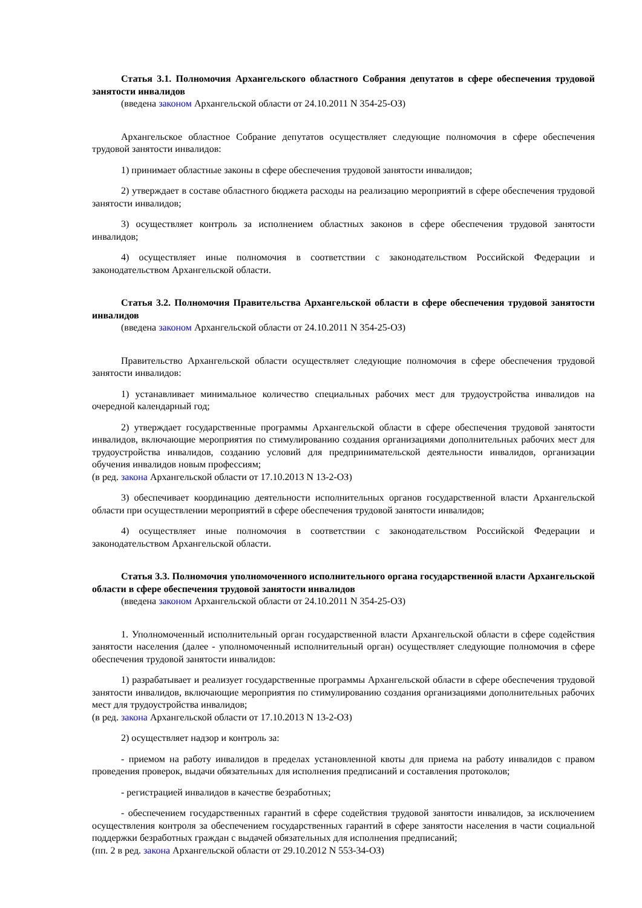Статья 3.1. Полномочия Архангельского областного Собрания депутатов в сфере обеспечения трудовой занятости инвалидов
(введена законом Архангельской области от 24.10.2011 N 354-25-ОЗ)
Архангельское областное Собрание депутатов осуществляет следующие полномочия в сфере обеспечения трудовой занятости инвалидов:
1) принимает областные законы в сфере обеспечения трудовой занятости инвалидов;
2) утверждает в составе областного бюджета расходы на реализацию мероприятий в сфере обеспечения трудовой занятости инвалидов;
3) осуществляет контроль за исполнением областных законов в сфере обеспечения трудовой занятости инвалидов;
4) осуществляет иные полномочия в соответствии с законодательством Российской Федерации и законодательством Архангельской области.
Статья 3.2. Полномочия Правительства Архангельской области в сфере обеспечения трудовой занятости инвалидов
(введена законом Архангельской области от 24.10.2011 N 354-25-ОЗ)
Правительство Архангельской области осуществляет следующие полномочия в сфере обеспечения трудовой занятости инвалидов:
1) устанавливает минимальное количество специальных рабочих мест для трудоустройства инвалидов на очередной календарный год;
2) утверждает государственные программы Архангельской области в сфере обеспечения трудовой занятости инвалидов, включающие мероприятия по стимулированию создания организациями дополнительных рабочих мест для трудоустройства инвалидов, созданию условий для предпринимательской деятельности инвалидов, организации обучения инвалидов новым профессиям;
(в ред. закона Архангельской области от 17.10.2013 N 13-2-ОЗ)
3) обеспечивает координацию деятельности исполнительных органов государственной власти Архангельской области при осуществлении мероприятий в сфере обеспечения трудовой занятости инвалидов;
4) осуществляет иные полномочия в соответствии с законодательством Российской Федерации и законодательством Архангельской области.
Статья 3.3. Полномочия уполномоченного исполнительного органа государственной власти Архангельской области в сфере обеспечения трудовой занятости инвалидов
(введена законом Архангельской области от 24.10.2011 N 354-25-ОЗ)
1. Уполномоченный исполнительный орган государственной власти Архангельской области в сфере содействия занятости населения (далее - уполномоченный исполнительный орган) осуществляет следующие полномочия в сфере обеспечения трудовой занятости инвалидов:
1) разрабатывает и реализует государственные программы Архангельской области в сфере обеспечения трудовой занятости инвалидов, включающие мероприятия по стимулированию создания организациями дополнительных рабочих мест для трудоустройства инвалидов;
(в ред. закона Архангельской области от 17.10.2013 N 13-2-ОЗ)
2) осуществляет надзор и контроль за:
- приемом на работу инвалидов в пределах установленной квоты для приема на работу инвалидов с правом проведения проверок, выдачи обязательных для исполнения предписаний и составления протоколов;
- регистрацией инвалидов в качестве безработных;
- обеспечением государственных гарантий в сфере содействия трудовой занятости инвалидов, за исключением осуществления контроля за обеспечением государственных гарантий в сфере занятости населения в части социальной поддержки безработных граждан с выдачей обязательных для исполнения предписаний;
(пп. 2 в ред. закона Архангельской области от 29.10.2012 N 553-34-ОЗ)